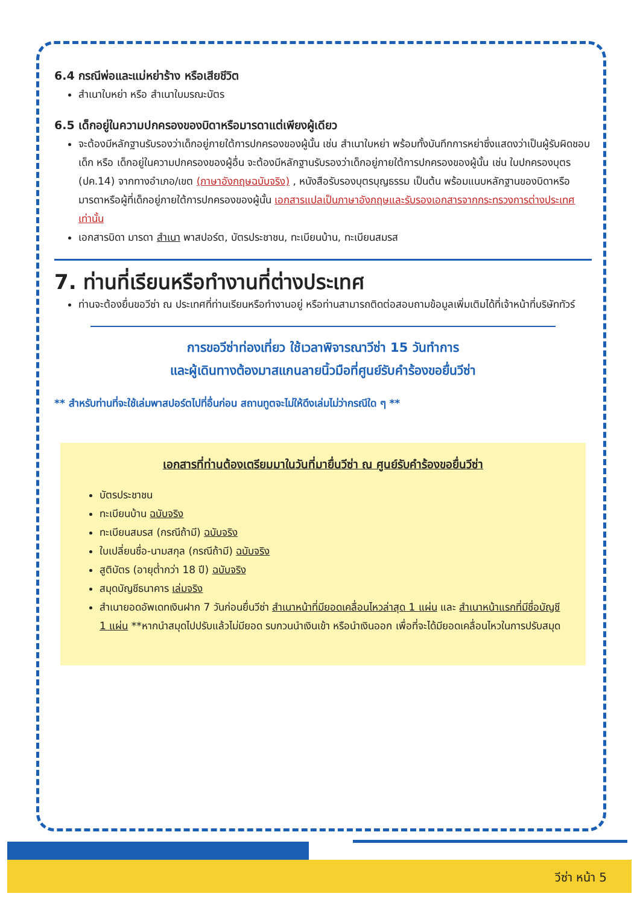6.4 กรณีพ่อและแม่หย่าร้าง หรือเสียชีวิต
สำเนาใบหย่า หรือ สำเนาใบมรณะบัตร
6.5 เด็กอยู่ในความปกครองของบิดาหรือมารดาแต่เพียงผู้เดียว
จะต้องมีหลักฐานรับรองว่าเด็กอยู่ภายใต้การปกครองของผู้นั้น เช่น สำเนาใบหย่า พร้อมทั้งบันทึกการหย่าซึ่งแสดงว่าเป็นผู้รับผิดชอบเด็ก หรือ เด็กอยู่ในความปกครองของผู้อื่น จะต้องมีหลักฐานรับรองว่าเด็กอยู่ภายใต้การปกครองของผู้นั้น เช่น ใบปกครองบุตร (ปค.14) จากทางอำเภอ/เขต (ภาษาอังกฤษฉบับจริง) , หนังสือรับรองบุตรบุญธรรม เป็นต้น พร้อมแนบหลักฐานของบิดาหรือมารดาหรือผู้ที่เด็กอยู่ภายใต้การปกครองของผู้นั้น เอกสารแปลเป็นภาษาอังกฤษและรับรองเอกสารจากกระทรวงการต่างประเทศเท่านั้น
เอกสารบิดา มารดา สำเนา พาสปอร์ต, บัตรประชาชน, ทะเบียนบ้าน, ทะเบียนสมรส
7. ท่านที่เรียนหรือทำงานที่ต่างประเทศ
ท่านจะต้องยื่นขอวีซ่า ณ ประเทศที่ท่านเรียนหรือทำงานอยู่ หรือท่านสามารถติดต่อสอบถามข้อมูลเพิ่มเติมได้ที่เจ้าหน้าที่บริษัททัวร์
การขอวีซ่าท่องเที่ยว ใช้เวลาพิจารณาวีซ่า 15 วันทำการ
และผู้เดินทางต้องมาสแกนลายนิ้วมือที่ศูนย์รับคำร้องขอยื่นวีซ่า
** สำหรับท่านที่จะใช้เล่มพาสปอร์ตไปที่อื่นก่อน สถานทูตจะไม่ให้ดึงเล่มไม่ว่ากรณีใด ๆ **
เอกสารที่ท่านต้องเตรียมมาในวันที่มายื่นวีซ่า ณ ศูนย์รับคำร้องขอยื่นวีซ่า
บัตรประชาชน
ทะเบียนบ้าน ฉบับจริง
ทะเบียนสมรส (กรณีถ้ามี) ฉบับจริง
ใบเปลี่ยนชื่อ-นามสกุล (กรณีถ้ามี) ฉบับจริง
สูติบัตร (อายุต่ำกว่า 18 ปี) ฉบับจริง
สมุดบัญชีธนาคาร เล่มจริง
สำเนายอดอัพเดทเงินฝาก 7 วันก่อนยื่นวีซ่า สำเนาหน้าที่มียอดเคลื่อนไหวล่าสุด 1 แผ่น และ สำเนาหน้าแรกที่มีชื่อบัญชี 1 แผ่น **หากนำสมุดไปปรับแล้วไม่มียอด รบกวนนำเงินเข้า หรือนำเงินออก เพื่อที่จะได้มียอดเคลื่อนไหวในการปรับสมุด
วีซ่า หน้า 5